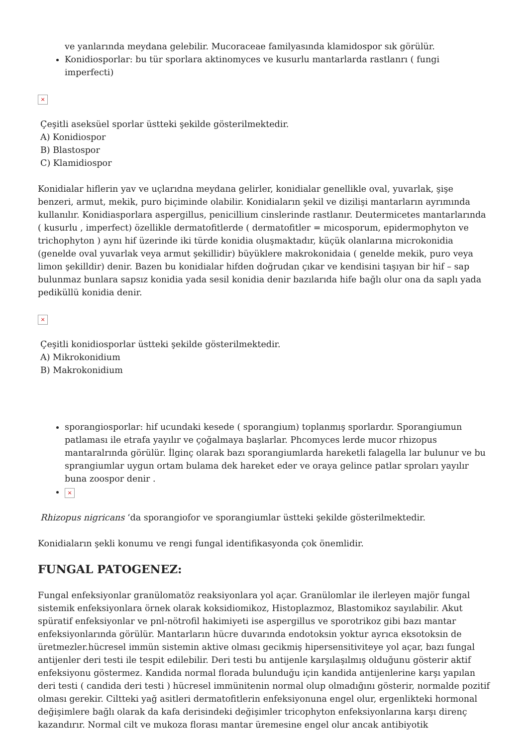ve yanlarında meydana gelebilir. Mucoraceae familyasında klamidospor sık görülür.
Konidiosporlar: bu tür sporlara aktinomyces ve kusurlu mantarlarda rastlanrı ( fungi imperfecti)
×
Çeşitli aseksüel sporlar üstteki şekilde gösterilmektedir.
A) Konidiospor
B) Blastospor
C) Klamidiospor
Konidialar hiflerin yav ve uçlarıdna meydana gelirler, konidialar genellikle oval, yuvarlak, şişe benzeri, armut, mekik, puro biçiminde olabilir. Konidiaların şekil ve dizilişi mantarların ayrımında kullanılır. Konidiasporlara aspergillus, penicillium cinslerinde rastlanır. Deutermicetes mantarlarında ( kusurlu , imperfect) özellikle dermatofitlerde ( dermatofitler = micosporum, epidermophyton ve trichophyton ) aynı hif üzerinde iki türde konidia oluşmaktadır, küçük olanlarına microkonidia (genelde oval yuvarlak veya armut şekillidir) büyüklere makrokonidaia ( genelde mekik, puro veya limon şekilldir) denir. Bazen bu konidialar hifden doğrudan çıkar ve kendisini taşıyan bir hif – sap bulunmaz bunlara sapsız konidia yada sesil konidia denir bazılarıda hife bağlı olur ona da saplı yada pediküllü konidia denir.
×
Çeşitli konidiosporlar üstteki şekilde gösterilmektedir.
A) Mikrokonidium
B) Makrokonidium
sporangiosporlar: hif ucundaki kesede ( sporangium) toplanmış sporlardır. Sporangiumun patlaması ile etrafa yayılır ve çoğalmaya başlarlar. Phcomyces lerde mucor rhizopus mantaralrında görülür. İlginç olarak bazı sporangiumlarda hareketli falagella lar bulunur ve bu sprangiumlar uygun ortam bulama dek hareket eder ve oraya gelince patlar sproları yayılır buna zoospor denir .
×
Rhizopus nigricans ‘da sporangiofor ve sporangiumlar üstteki şekilde gösterilmektedir.
Konidiaların şekli konumu ve rengi fungal identifikasyonda çok önemlidir.
FUNGAL PATOGENEZ:
Fungal enfeksiyonlar granülomatöz reaksiyonlara yol açar. Granülomlar ile ilerleyen majör fungal sistemik enfeksiyonlara örnek olarak koksidiomikoz, Histoplazmoz, Blastomikoz sayılabilir. Akut spüratif enfeksiyonlar ve pnl-nötrofil hakimiyeti ise aspergillus ve sporotrikoz gibi bazı mantar enfeksiyonlarında görülür. Mantarların hücre duvarında endotoksin yoktur ayrıca eksotoksin de üretmezler.hücresel immün sistemin aktive olması gecikmiş hipersensitiviteye yol açar, bazı fungal antijenler deri testi ile tespit edilebilir. Deri testi bu antijenle karşılaşılmış olduğunu gösterir aktif enfeksiyonu göstermez. Kandida normal florada bulunduğu için kandida antijenlerine karşı yapılan deri testi ( candida deri testi ) hücresel immünitenin normal olup olmadığını gösterir, normalde pozitif olması gerekir. Ciltteki yağ asitleri dermatofitlerin enfeksiyonuna engel olur, ergenlikteki hormonal değişimlere bağlı olarak da kafa derisindeki değişimler tricophyton enfeksiyonlarına karşı direnç kazandırır. Normal cilt ve mukoza florası mantar üremesine engel olur ancak antibiyotik